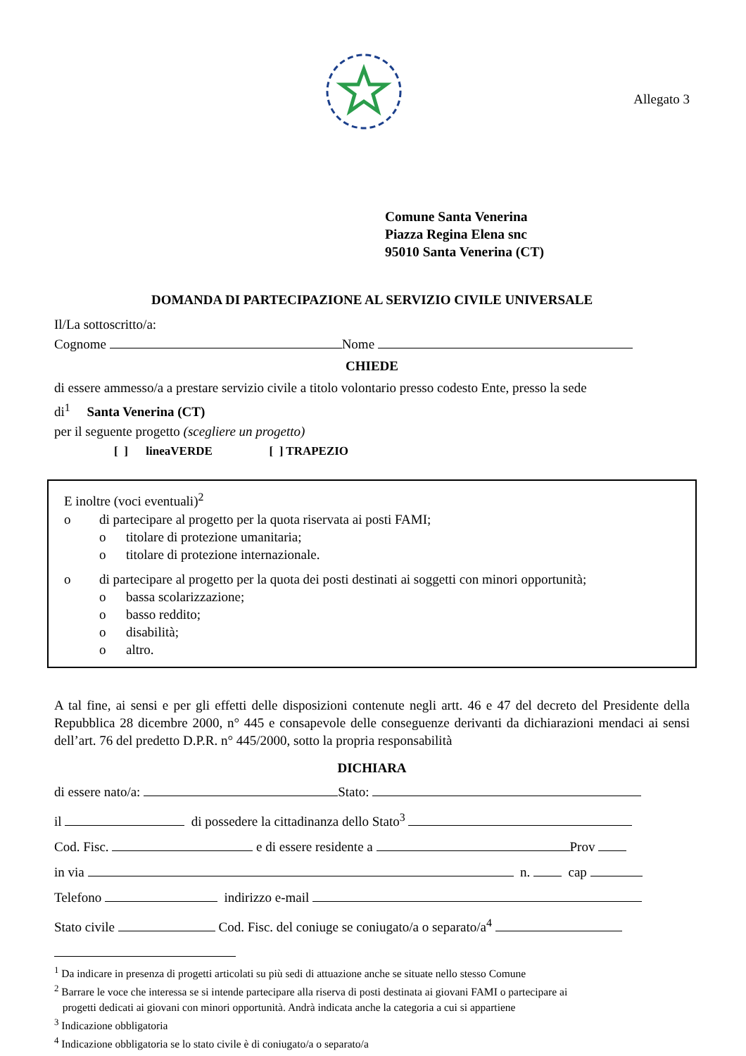Allegato 3
Comune Santa Venerina
Piazza Regina Elena snc
95010 Santa Venerina (CT)
DOMANDA DI PARTECIPAZIONE AL SERVIZIO CIVILE UNIVERSALE
Il/La sottoscritto/a:
Cognome Nome
CHIEDE
di essere ammesso/a a prestare servizio civile a titolo volontario presso codesto Ente, presso la sede
di<sup>1</sup> Santa Venerina (CT)
per il seguente progetto (scegliere un progetto)
[ ] lineaVERDE [ ] TRAPEZIO
E inoltre (voci eventuali)<sup>2</sup>
o di partecipare al progetto per la quota riservata ai posti FAMI;
o titolare di protezione umanitaria;
o titolare di protezione internazionale.
o di partecipare al progetto per la quota dei posti destinati ai soggetti con minori opportunità;
o bassa scolarizzazione;
o basso reddito;
o disabilità;
o altro.
A tal fine, ai sensi e per gli effetti delle disposizioni contenute negli artt. 46 e 47 del decreto del Presidente della Repubblica 28 dicembre 2000, n° 445 e consapevole delle conseguenze derivanti da dichiarazioni mendaci ai sensi dell’art. 76 del predetto D.P.R. n° 445/2000, sotto la propria responsabilità
DICHIARA
di essere nato/a: Stato:
il di possedere la cittadinanza dello Stato<sup>3</sup>
Cod. Fisc. e di essere residente a Prov
in via n. cap
Telefono indirizzo e-mail
Stato civile Cod. Fisc. del coniuge se coniugato/a o separato/a<sup>4</sup>
<sup>1</sup> Da indicare in presenza di progetti articolati su più sedi di attuazione anche se situate nello stesso Comune
<sup>2</sup> Barrare le voce che interessa se si intende partecipare alla riserva di posti destinata ai giovani FAMI o partecipare ai
progetti dedicati ai giovani con minori opportunità. Andrà indicata anche la categoria a cui si appartiene
<sup>3</sup> Indicazione obbligatoria
<sup>4</sup> Indicazione obbligatoria se lo stato civile è di coniugato/a o separato/a